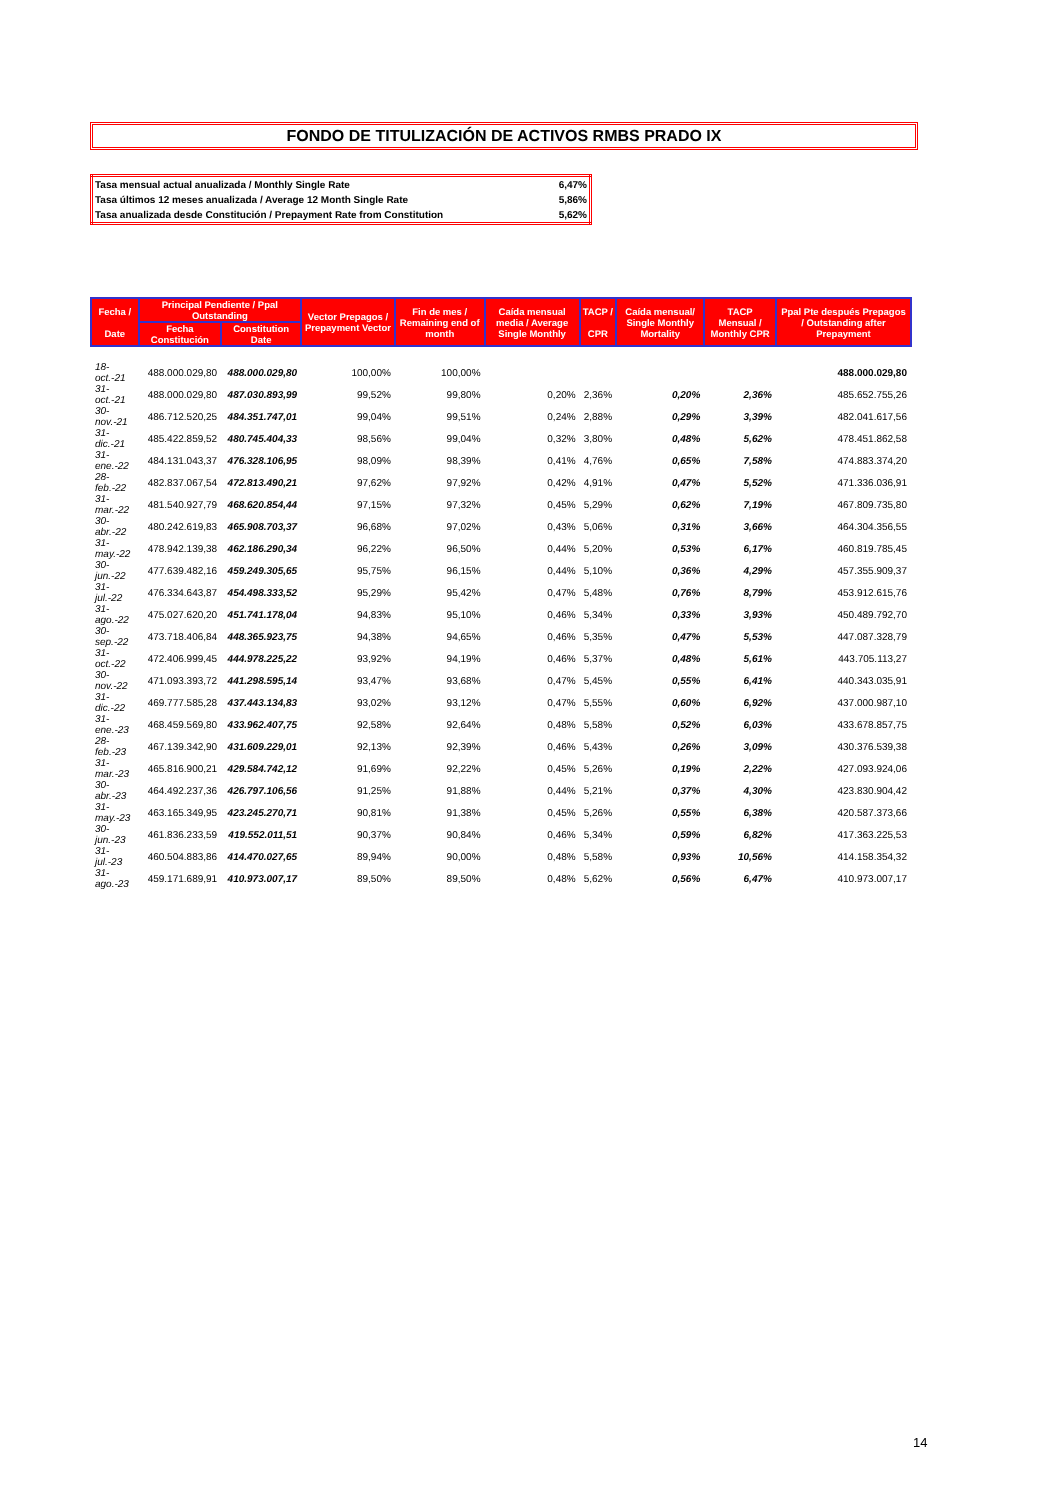FONDO DE TITULIZACIÓN DE ACTIVOS RMBS PRADO IX
| Tasa mensual actual anualizada / Monthly Single Rate | 6,47% |
| Tasa últimos 12 meses anualizada / Average 12 Month Single Rate | 5,86% |
| Tasa anualizada desde Constitución / Prepayment Rate from Constitution | 5,62% |
| Fecha / Date | Principal Pendiente / Ppal Outstanding | | Vector Prepagos / Prepayment Vector | Fin de mes / Remaining end of month | Caída mensual media / Average Single Monthly | TACP / CPR | Caída mensual/ Single Monthly Mortality | TACP Mensual / Monthly CPR | Ppal Pte después Prepagos / Outstanding after Prepayment |
| --- | --- | --- | --- | --- | --- | --- | --- | --- | --- |
| | Fecha Constitución | Constitution Date | | | | | | | |
| 18-oct.-21 | 488.000.029,80 | 488.000.029,80 | 100,00% | 100,00% | | | | | 488.000.029,80 |
| 31-oct.-21 | 488.000.029,80 | 487.030.893,99 | 99,52% | 99,80% | 0,20% | 2,36% | 0,20% | 2,36% | 485.652.755,26 |
| 30-nov.-21 | 486.712.520,25 | 484.351.747,01 | 99,04% | 99,51% | 0,24% | 2,88% | 0,29% | 3,39% | 482.041.617,56 |
| 31-dic.-21 | 485.422.859,52 | 480.745.404,33 | 98,56% | 99,04% | 0,32% | 3,80% | 0,48% | 5,62% | 478.451.862,58 |
| 31-ene.-22 | 484.131.043,37 | 476.328.106,95 | 98,09% | 98,39% | 0,41% | 4,76% | 0,65% | 7,58% | 474.883.374,20 |
| 28-feb.-22 | 482.837.067,54 | 472.813.490,21 | 97,62% | 97,92% | 0,42% | 4,91% | 0,47% | 5,52% | 471.336.036,91 |
| 31-mar.-22 | 481.540.927,79 | 468.620.854,44 | 97,15% | 97,32% | 0,45% | 5,29% | 0,62% | 7,19% | 467.809.735,80 |
| 30-abr.-22 | 480.242.619,83 | 465.908.703,37 | 96,68% | 97,02% | 0,43% | 5,06% | 0,31% | 3,66% | 464.304.356,55 |
| 31-may.-22 | 478.942.139,38 | 462.186.290,34 | 96,22% | 96,50% | 0,44% | 5,20% | 0,53% | 6,17% | 460.819.785,45 |
| 30-jun.-22 | 477.639.482,16 | 459.249.305,65 | 95,75% | 96,15% | 0,44% | 5,10% | 0,36% | 4,29% | 457.355.909,37 |
| 31-jul.-22 | 476.334.643,87 | 454.498.333,52 | 95,29% | 95,42% | 0,47% | 5,48% | 0,76% | 8,79% | 453.912.615,76 |
| 31-ago.-22 | 475.027.620,20 | 451.741.178,04 | 94,83% | 95,10% | 0,46% | 5,34% | 0,33% | 3,93% | 450.489.792,70 |
| 30-sep.-22 | 473.718.406,84 | 448.365.923,75 | 94,38% | 94,65% | 0,46% | 5,35% | 0,47% | 5,53% | 447.087.328,79 |
| 31-oct.-22 | 472.406.999,45 | 444.978.225,22 | 93,92% | 94,19% | 0,46% | 5,37% | 0,48% | 5,61% | 443.705.113,27 |
| 30-nov.-22 | 471.093.393,72 | 441.298.595,14 | 93,47% | 93,68% | 0,47% | 5,45% | 0,55% | 6,41% | 440.343.035,91 |
| 31-dic.-22 | 469.777.585,28 | 437.443.134,83 | 93,02% | 93,12% | 0,47% | 5,55% | 0,60% | 6,92% | 437.000.987,10 |
| 31-ene.-23 | 468.459.569,80 | 433.962.407,75 | 92,58% | 92,64% | 0,48% | 5,58% | 0,52% | 6,03% | 433.678.857,75 |
| 28-feb.-23 | 467.139.342,90 | 431.609.229,01 | 92,13% | 92,39% | 0,46% | 5,43% | 0,26% | 3,09% | 430.376.539,38 |
| 31-mar.-23 | 465.816.900,21 | 429.584.742,12 | 91,69% | 92,22% | 0,45% | 5,26% | 0,19% | 2,22% | 427.093.924,06 |
| 30-abr.-23 | 464.492.237,36 | 426.797.106,56 | 91,25% | 91,88% | 0,44% | 5,21% | 0,37% | 4,30% | 423.830.904,42 |
| 31-may.-23 | 463.165.349,95 | 423.245.270,71 | 90,81% | 91,38% | 0,45% | 5,26% | 0,55% | 6,38% | 420.587.373,66 |
| 30-jun.-23 | 461.836.233,59 | 419.552.011,51 | 90,37% | 90,84% | 0,46% | 5,34% | 0,59% | 6,82% | 417.363.225,53 |
| 31-jul.-23 | 460.504.883,86 | 414.470.027,65 | 89,94% | 90,00% | 0,48% | 5,58% | 0,93% | 10,56% | 414.158.354,32 |
| 31-ago.-23 | 459.171.689,91 | 410.973.007,17 | 89,50% | 89,50% | 0,48% | 5,62% | 0,56% | 6,47% | 410.973.007,17 |
14